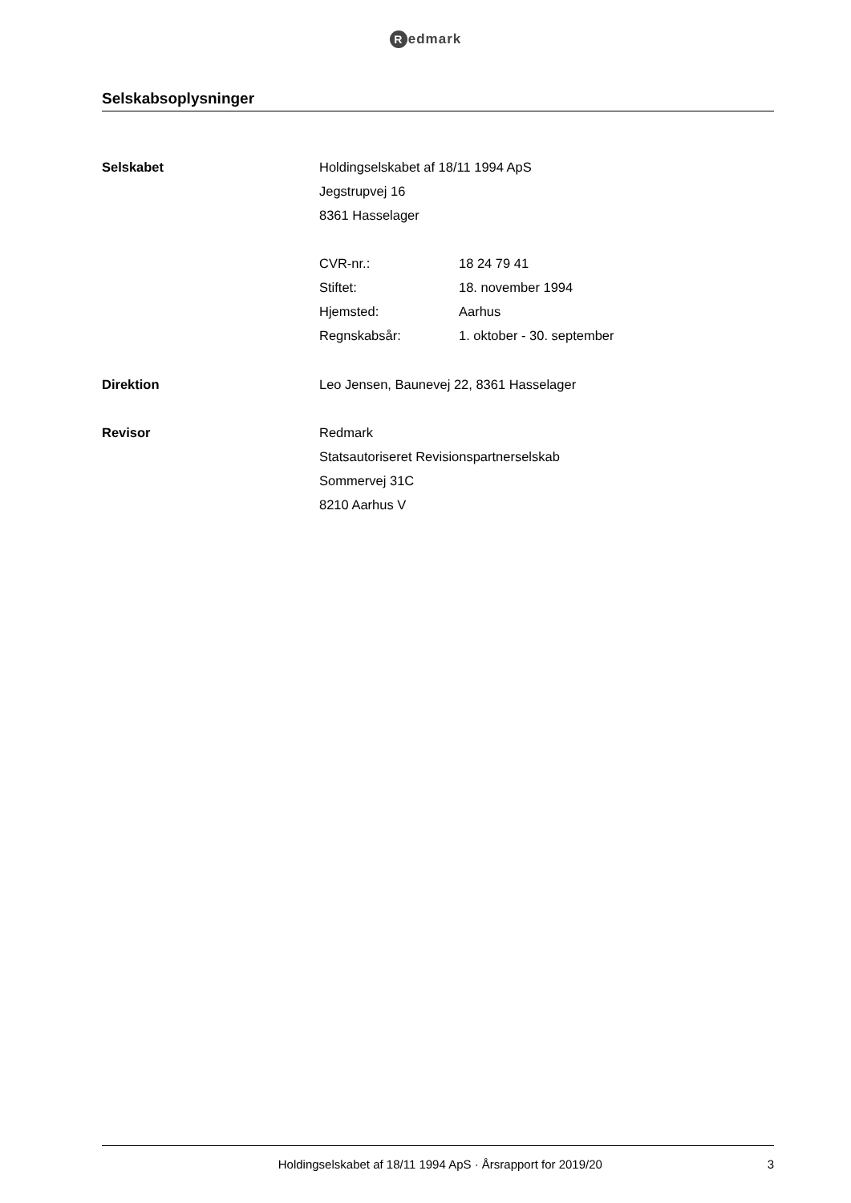Redmark
Selskabsoplysninger
Selskabet Holdingselskabet af 18/11 1994 ApS
Jegstrupvej 16
8361 Hasselager
CVR-nr.: 18 24 79 41
Stiftet: 18. november 1994
Hjemsted: Aarhus
Regnskabsår: 1. oktober - 30. september
Direktion Leo Jensen, Baunevej 22, 8361 Hasselager
Revisor Redmark
Statsautoriseret Revisionspartnerselskab
Sommervej 31C
8210 Aarhus V
Holdingselskabet af 18/11 1994 ApS · Årsrapport for 2019/20
3